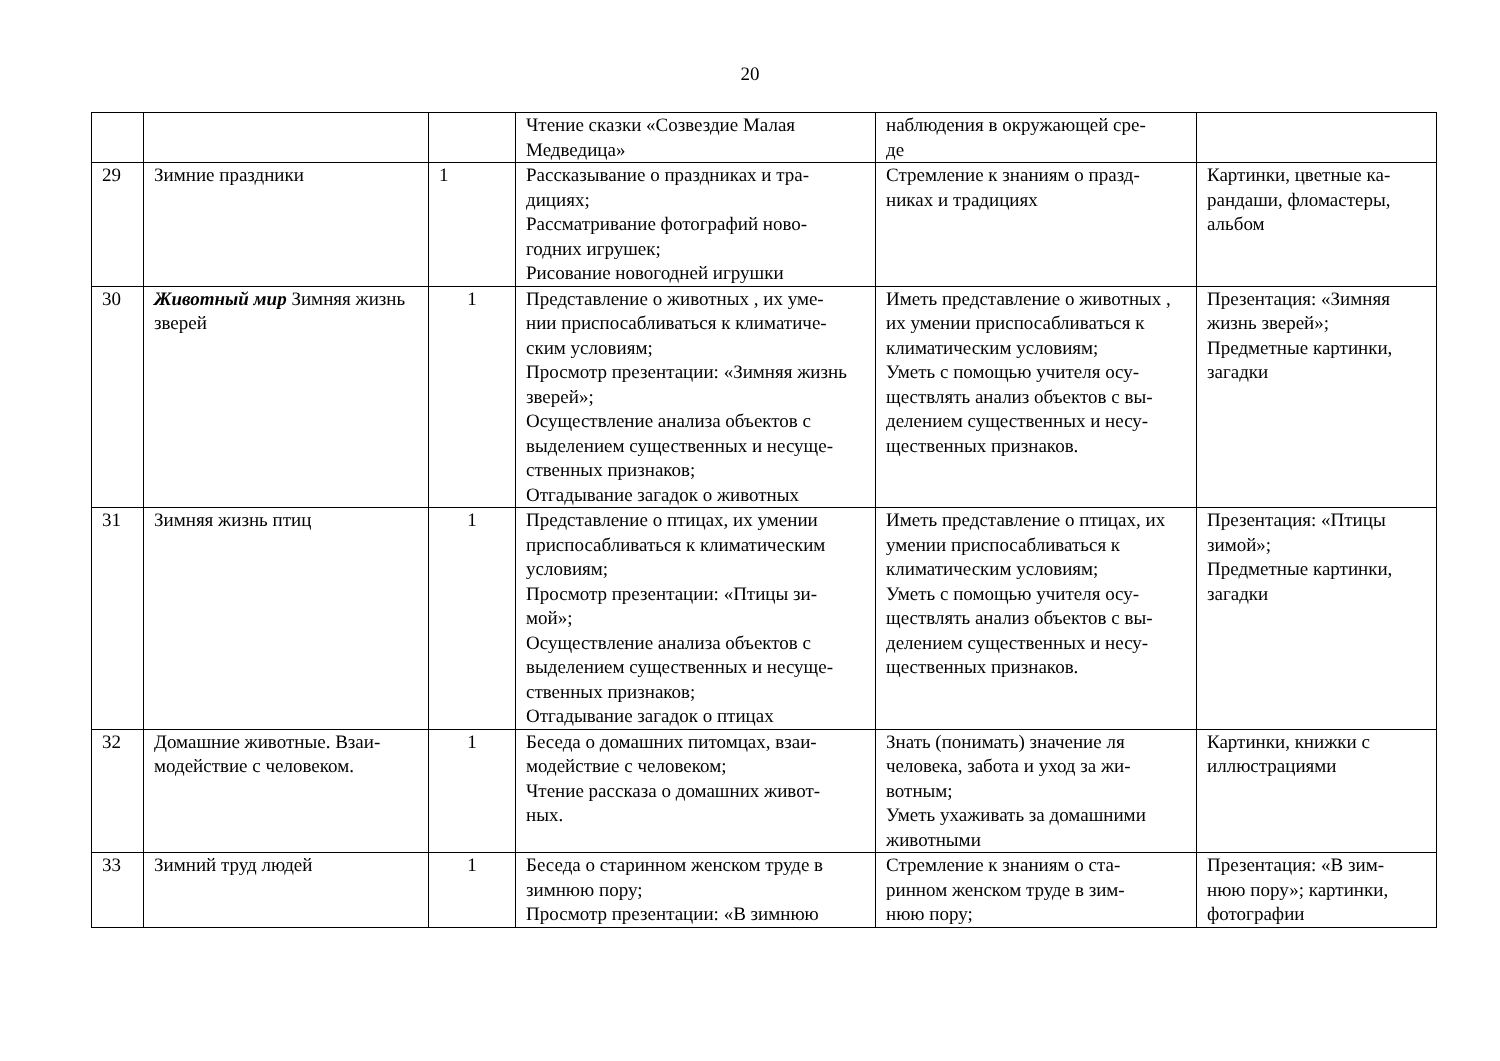20
| | | | Чтение сказки «Созвездие Малая Медведица» | наблюдения в окружающей сре- де | |
| 29 | Зимние праздники | 1 | Рассказывание о праздниках и тра- дициях; Рассматривание фотографий ново- годних игрушек; Рисование новогодней игрушки | Стремление к знаниям о празд- никах и традициях | Картинки, цветные ка- рандаши, фломастеры, альбом |
| 30 | Животный мир Зимняя жизнь зверей | 1 | Представление о животных , их уме- нии приспосабливаться к климатиче- ским условиям; Просмотр презентации: «Зимняя жизнь зверей»; Осуществление анализа объектов с выделением существенных и несуще- ственных признаков; Отгадывание загадок о животных | Иметь представление о животных , их умении приспосабливаться к климатическим условиям; Уметь с помощью учителя осу- ществлять анализ объектов с вы- делением существенных и несу- щественных признаков. | Презентация: «Зимняя жизнь зверей»; Предметные картинки, загадки |
| 31 | Зимняя жизнь птиц | 1 | Представление о птицах, их умении приспосабливаться к климатическим условиям; Просмотр презентации: «Птицы зи- мой»; Осуществление анализа объектов с выделением существенных и несуще- ственных признаков; Отгадывание загадок о птицах | Иметь представление о птицах, их умении приспосабливаться к климатическим условиям; Уметь с помощью учителя осу- ществлять анализ объектов с вы- делением существенных и несу- щественных признаков. | Презентация: «Птицы зимой»; Предметные картинки, загадки |
| 32 | Домашние животные. Взаи- модействие с человеком. | 1 | Беседа о домашних питомцах, взаи- модействие с человеком; Чтение рассказа о домашних живот- ных. | Знать (понимать) значение ля человека, забота и уход за жи- вотным; Уметь ухаживать за домашними животными | Картинки, книжки с иллюстрациями |
| 33 | Зимний труд людей | 1 | Беседа о старинном женском труде в зимнюю пору; Просмотр презентации: «В зимнюю | Стремление к знаниям о ста- ринном женском труде в зим- нюю пору; | Презентация: «В зим- нюю пору»; картинки, фотографии |